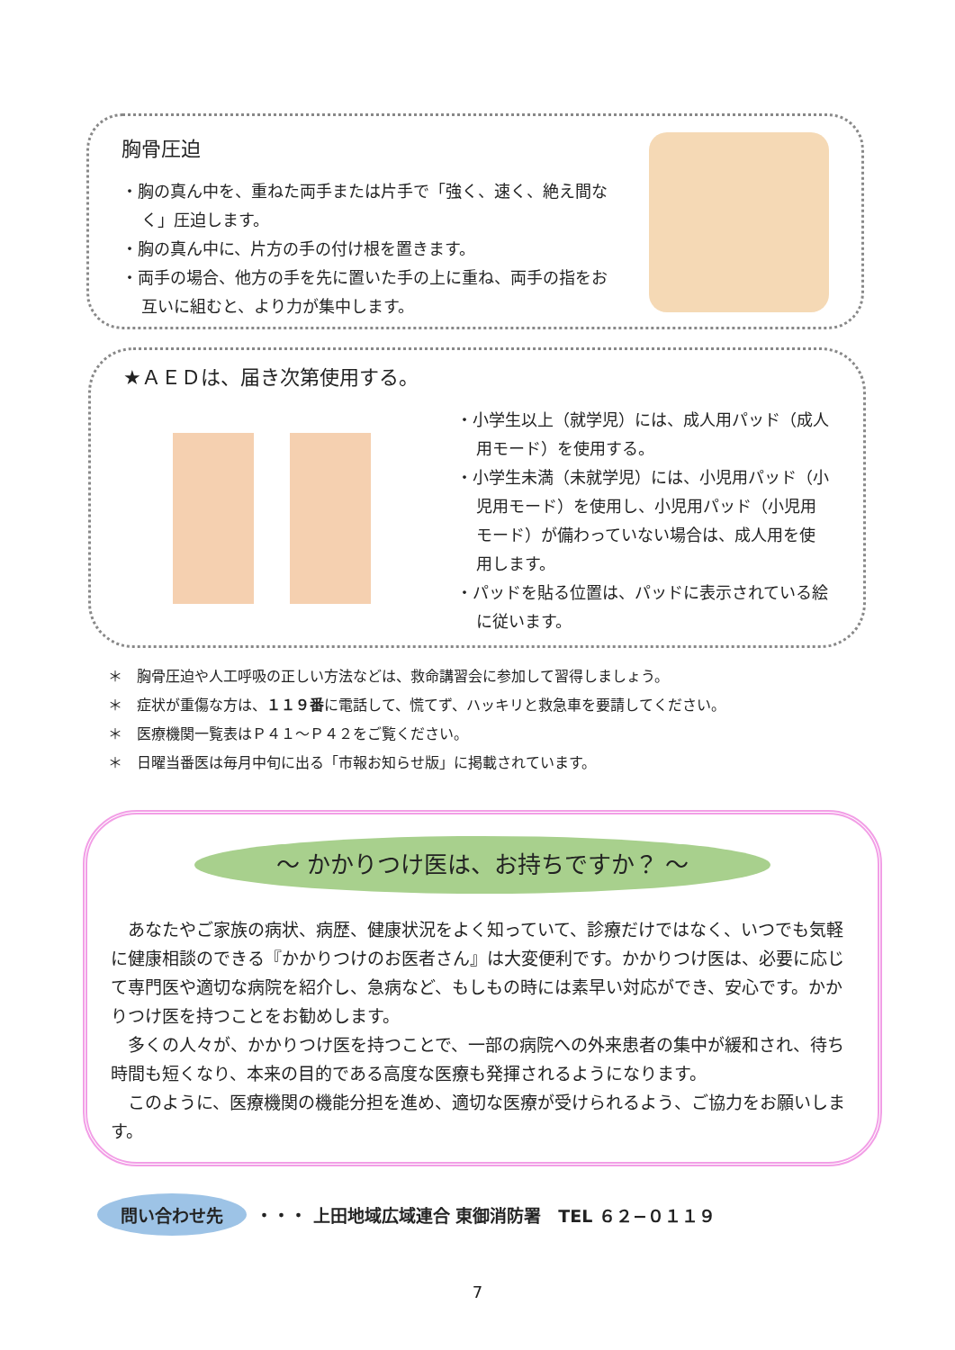胸骨圧迫
・胸の真ん中を、重ねた両手または片手で「強く、速く、絶え間なく」圧迫します。
・胸の真ん中に、片方の手の付け根を置きます。
・両手の場合、他方の手を先に置いた手の上に重ね、両手の指をお互いに組むと、より力が集中します。
★ＡＥＤは、届き次第使用する。
・小学生以上（就学児）には、成人用パッド（成人用モード）を使用する。
・小学生未満（未就学児）には、小児用パッド（小児用モード）を使用し、小児用パッド（小児用モード）が備わっていない場合は、成人用を使用します。
・パッドを貼る位置は、パッドに表示されている絵に従います。
＊　胸骨圧迫や人工呼吸の正しい方法などは、救命講習会に参加して習得しましょう。
＊　症状が重傷な方は、１１９番に電話して、慌てず、ハッキリと救急車を要請してください。
＊　医療機関一覧表はＰ４１～Ｐ４２をご覧ください。
＊　日曜当番医は毎月中旬に出る「市報お知らせ版」に掲載されています。
～ かかりつけ医は、お持ちですか？ ～
　あなたやご家族の病状、病歴、健康状況をよく知っていて、診療だけではなく、いつでも気軽に健康相談のできる『かかりつけのお医者さん』は大変便利です。かかりつけ医は、必要に応じて専門医や適切な病院を紹介し、急病など、もしもの時には素早い対応ができ、安心です。かかりつけ医を持つことをお勧めします。
　多くの人々が、かかりつけ医を持つことで、一部の病院への外来患者の集中が緩和され、待ち時間も短くなり、本来の目的である高度な医療も発揮されるようになります。
　このように、医療機関の機能分担を進め、適切な医療が受けられるよう、ご協力をお願いします。
問い合わせ先 ・・・ 上田地域広域連合 東御消防署　TEL ６２−０１１９
7